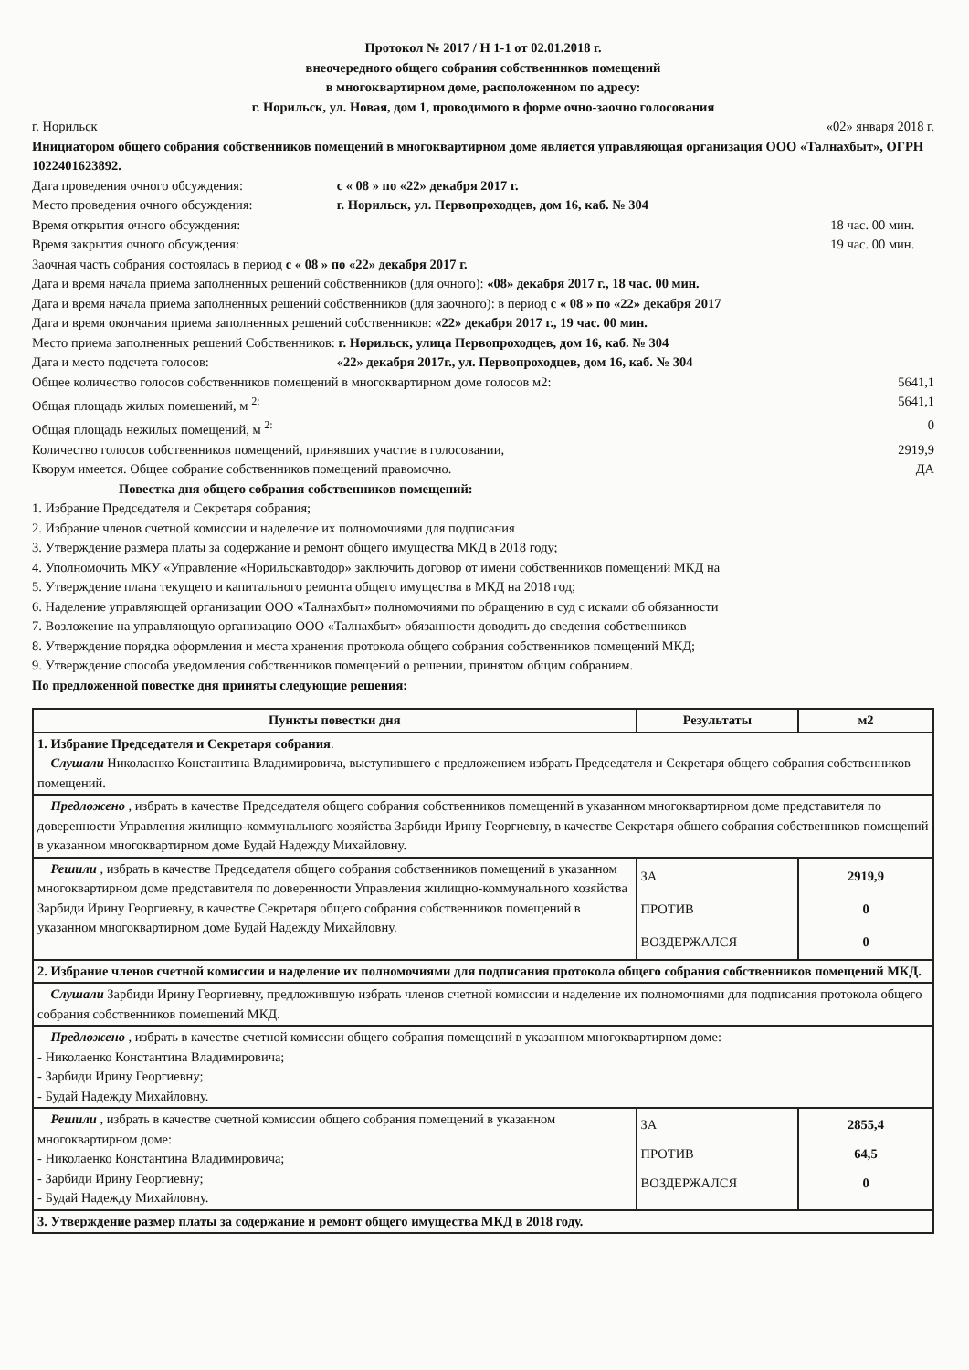Протокол № 2017 / Н 1-1 от 02.01.2018 г.
внеочередного общего собрания собственников помещений
в многоквартирном доме, расположенном по адресу:
г. Норильск, ул. Новая, дом 1, проводимого в форме очно-заочно голосования
г. Норильск «02» января 2018 г.
Инициатором общего собрания собственников помещений в многоквартирном доме является управляющая организация ООО «Талнахбыт», ОГРН 1022401623892.
Дата проведения очного обсуждения: с « 08 » по «22» декабря 2017 г.
Место проведения очного обсуждения: г. Норильск, ул. Первопроходцев, дом 16, каб. № 304
Время открытия очного обсуждения: 18 час. 00 мин.
Время закрытия очного обсуждения: 19 час. 00 мин.
Заочная часть собрания состоялась в период с « 08 » по «22» декабря 2017 г.
Дата и время начала приема заполненных решений собственников (для очного): «08» декабря 2017 г., 18 час. 00 мин.
Дата и время начала приема заполненных решений собственников (для заочного): в период с « 08 » по «22» декабря 2017
Дата и время окончания приема заполненных решений собственников: «22» декабря 2017 г., 19 час. 00 мин.
Место приема заполненных решений Собственников: г. Норильск, улица Первопроходцев, дом 16, каб. № 304
Дата и место подсчета голосов: «22» декабря 2017г., ул. Первопроходцев, дом 16, каб. № 304
Общее количество голосов собственников помещений в многоквартирном доме голосов м2: 5641,1
Общая площадь жилых помещений, м <sup>2:</sup> 5641,1
Общая площадь нежилых помещений, м <sup>2:</sup> 0
Количество голосов собственников помещений, принявших участие в голосовании, 2919,9
Кворум имеется. Общее собрание собственников помещений правомочно. ДА
Повестка дня общего собрания собственников помещений:
1. Избрание Председателя и Секретаря собрания;
2. Избрание членов счетной комиссии и наделение их полномочиями для подписания
3. Утверждение размера платы за содержание и ремонт общего имущества МКД в 2018 году;
4. Уполномочить МКУ «Управление «Норильскавтодор» заключить договор от имени собственников помещений МКД на
5. Утверждение плана текущего и капитального ремонта общего имущества в МКД на 2018 год;
6. Наделение управляющей организации ООО «Талнахбыт» полномочиями по обращению в суд с исками об обязанности
7. Возложение на управляющую организацию ООО «Талнахбыт» обязанности доводить до сведения собственников
8. Утверждение порядка оформления и места хранения протокола общего собрания собственников помещений МКД;
9. Утверждение способа уведомления собственников помещений о решении, принятом общим собранием.
По предложенной повестке дня приняты следующие решения:
| Пункты повестки дня | Результаты | м2 |
| --- | --- | --- |
| 1. Избрание Председателя и Секретаря собрания . Слушали Николаенко Константина Владимировича, выступившего с предложением избрать Председателя и Секретаря общего собрания собственников помещений. | | |
| Предложено , избрать в качестве Председателя общего собрания собственников помещений в указанном многоквартирном доме представителя по доверенности Управления жилищно-коммунального хозяйства Зарбиди Ирину Георгиевну, в качестве Секретаря общего собрания собственников помещений в указанном многоквартирном доме Будай Надежду Михайловну. | | |
| Решили , избрать в качестве Председателя общего собрания собственников помещений в указанном многоквартирном доме представителя по доверенности Управления жилищно-коммунального хозяйства Зарбиди Ирину Георгиевну, в качестве Секретаря общего собрания собственников помещений в указанном многоквартирном доме Будай Надежду Михайловну. | ЗА ПРОТИВ ВОЗДЕРЖАЛСЯ | 2919,9 0 0 |
| 2. Избрание членов счетной комиссии и наделение их полномочиями для подписания протокола общего собрания собственников помещений МКД. | | |
| Слушали Зарбиди Ирину Георгиевну, предложившую избрать членов счетной комиссии и наделение их полномочиями для подписания протокола общего собрания собственников помещений МКД. | | |
| Предложено , избрать в качестве счетной комиссии общего собрания помещений в указанном многоквартирном доме: - Николаенко Константина Владимировича; - Зарбиди Ирину Георгиевну; - Будай Надежду Михайловну. | | |
| Решили , избрать в качестве счетной комиссии общего собрания помещений в указанном многоквартирном доме: - Николаенко Константина Владимировича; - Зарбиди Ирину Георгиевну; - Будай Надежду Михайловну. | ЗА ПРОТИВ ВОЗДЕРЖАЛСЯ | 2855,4 64,5 0 |
| 3. Утверждение размер платы за содержание и ремонт общего имущества МКД в 2018 году. | | |